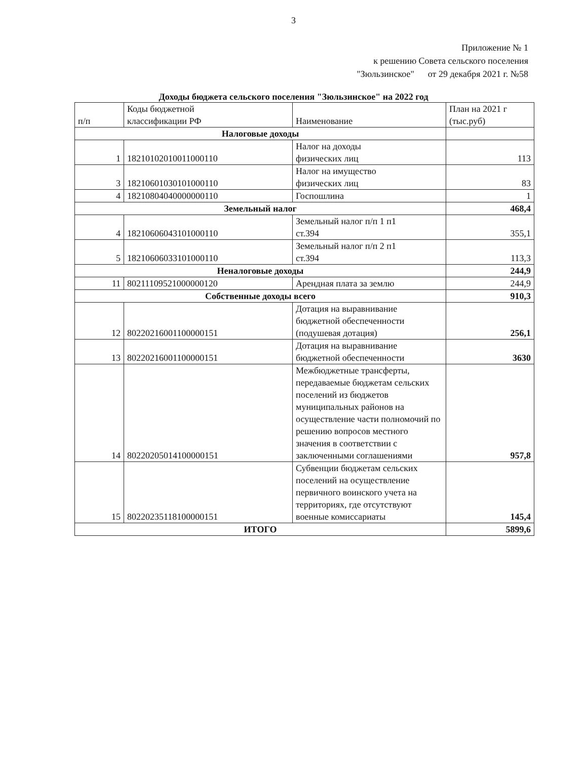3
Приложение № 1
к решению Совета сельского поселения
"Зюльзинское" от 29 декабря 2021 г. №58
Доходы бюджета сельского поселения "Зюльзинское" на 2022 год
| п/п | Коды бюджетной классификации РФ | Наименование | План на 2021 г (тыс.руб) |
| Налоговые доходы | | | |
| 1 | 18210102010011000110 | Налог на доходы физических лиц | 113 |
| 3 | 18210601030101000110 | Налог на имущество физических лиц | 83 |
| 4 | 18210804040000000110 | Госпошлина | 1 |
| Земельный налог | | | 468,4 |
| 4 | 18210606043101000110 | Земельный налог п/п 1 п1 ст.394 | 355,1 |
| 5 | 18210606033101000110 | Земельный налог п/п 2 п1 ст.394 | 113,3 |
| Неналоговые доходы | | | 244,9 |
| 11 | 80211109521000000120 | Арендная плата за землю | 244,9 |
| Собственные доходы всего | | | 910,3 |
| 12 | 80220216001100000151 | Дотация на выравнивание бюджетной обеспеченности (подушевая дотация) | 256,1 |
| 13 | 80220216001100000151 | Дотация на выравнивание бюджетной обеспеченности | 3630 |
| 14 | 80220205014100000151 | Межбюджетные трансферты, передаваемые бюджетам сельских поселений из бюджетов муниципальных районов на осуществление части полномочий по решению вопросов местного значения в соответствии с заключенными соглашениями | 957,8 |
| 15 | 80220235118100000151 | Субвенции бюджетам сельских поселений на осуществление первичного воинского учета на территориях, где отсутствуют военные комиссариаты | 145,4 |
| ИТОГО | | | 5899,6 |